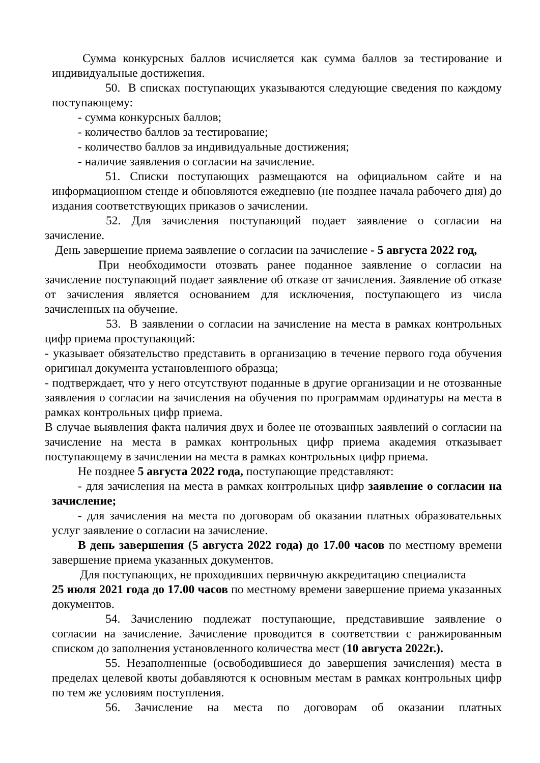Сумма конкурсных баллов исчисляется как сумма баллов за тестирование и индивидуальные достижения.
50. В списках поступающих указываются следующие сведения по каждому поступающему:
- сумма конкурсных баллов;
- количество баллов за тестирование;
- количество баллов за индивидуальные достижения;
- наличие заявления о согласии на зачисление.
51. Списки поступающих размещаются на официальном сайте и на информационном стенде и обновляются ежедневно (не позднее начала рабочего дня) до издания соответствующих приказов о зачислении.
52. Для зачисления поступающий подает заявление о согласии на зачисление.
День завершение приема заявление о согласии на зачисление - 5 августа 2022 год,
При необходимости отозвать ранее поданное заявление о согласии на зачисление поступающий подает заявление об отказе от зачисления. Заявление об отказе от зачисления является основанием для исключения, поступающего из числа зачисленных на обучение.
53. В заявлении о согласии на зачисление на места в рамках контрольных цифр приема проступающий:
- указывает обязательство представить в организацию в течение первого года обучения оригинал документа установленного образца;
- подтверждает, что у него отсутствуют поданные в другие организации и не отозванные заявления о согласии на зачисления на обучения по программам ординатуры на места в рамках контрольных цифр приема.
В случае выявления факта наличия двух и более не отозванных заявлений о согласии на зачисление на места в рамках контрольных цифр приема академия отказывает поступающему в зачислении на места в рамках контрольных цифр приема.
Не позднее 5 августа 2022 года, поступающие представляют:
- для зачисления на места в рамках контрольных цифр заявление о согласии на зачисление;
- для зачисления на места по договорам об оказании платных образовательных услуг заявление о согласии на зачисление.
В день завершения (5 августа 2022 года) до 17.00 часов по местному времени завершение приема указанных документов.
Для поступающих, не проходивших первичную аккредитацию специалиста
25 июля 2021 года до 17.00 часов по местному времени завершение приема указанных документов.
54. Зачислению подлежат поступающие, представившие заявление о согласии на зачисление. Зачисление проводится в соответствии с ранжированным списком до заполнения установленного количества мест (10 августа 2022г.).
55. Незаполненные (освободившиеся до завершения зачисления) места в пределах целевой квоты добавляются к основным местам в рамках контрольных цифр по тем же условиям поступления.
56. Зачисление на места по договорам об оказании платных